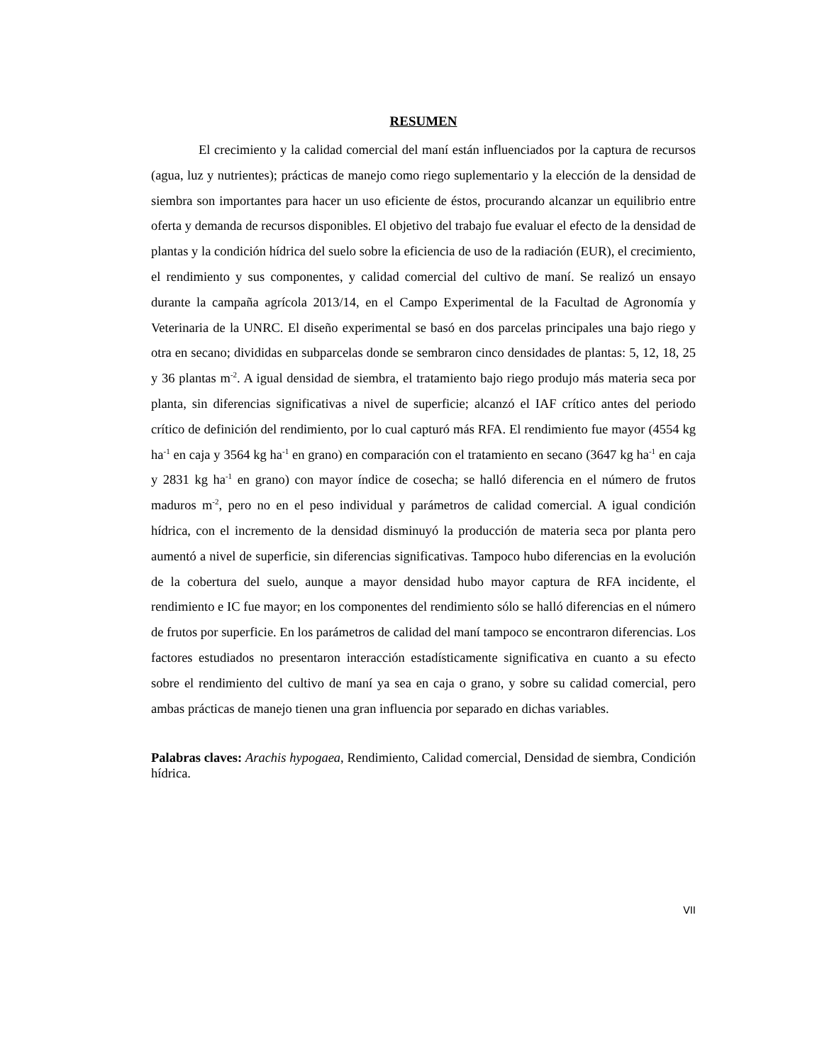RESUMEN
El crecimiento y la calidad comercial del maní están influenciados por la captura de recursos (agua, luz y nutrientes); prácticas de manejo como riego suplementario y la elección de la densidad de siembra son importantes para hacer un uso eficiente de éstos, procurando alcanzar un equilibrio entre oferta y demanda de recursos disponibles. El objetivo del trabajo fue evaluar el efecto de la densidad de plantas y la condición hídrica del suelo sobre la eficiencia de uso de la radiación (EUR), el crecimiento, el rendimiento y sus componentes, y calidad comercial del cultivo de maní. Se realizó un ensayo durante la campaña agrícola 2013/14, en el Campo Experimental de la Facultad de Agronomía y Veterinaria de la UNRC. El diseño experimental se basó en dos parcelas principales una bajo riego y otra en secano; divididas en subparcelas donde se sembraron cinco densidades de plantas: 5, 12, 18, 25 y 36 plantas m<sup>-2</sup>. A igual densidad de siembra, el tratamiento bajo riego produjo más materia seca por planta, sin diferencias significativas a nivel de superficie; alcanzó el IAF crítico antes del periodo crítico de definición del rendimiento, por lo cual capturó más RFA. El rendimiento fue mayor (4554 kg ha<sup>-1</sup> en caja y 3564 kg ha<sup>-1</sup> en grano) en comparación con el tratamiento en secano (3647 kg ha<sup>-1</sup> en caja y 2831 kg ha<sup>-1</sup> en grano) con mayor índice de cosecha; se halló diferencia en el número de frutos maduros m<sup>-2</sup>, pero no en el peso individual y parámetros de calidad comercial. A igual condición hídrica, con el incremento de la densidad disminuyó la producción de materia seca por planta pero aumentó a nivel de superficie, sin diferencias significativas. Tampoco hubo diferencias en la evolución de la cobertura del suelo, aunque a mayor densidad hubo mayor captura de RFA incidente, el rendimiento e IC fue mayor; en los componentes del rendimiento sólo se halló diferencias en el número de frutos por superficie. En los parámetros de calidad del maní tampoco se encontraron diferencias. Los factores estudiados no presentaron interacción estadísticamente significativa en cuanto a su efecto sobre el rendimiento del cultivo de maní ya sea en caja o grano, y sobre su calidad comercial, pero ambas prácticas de manejo tienen una gran influencia por separado en dichas variables.
Palabras claves: Arachis hypogaea, Rendimiento, Calidad comercial, Densidad de siembra, Condición hídrica.
VII